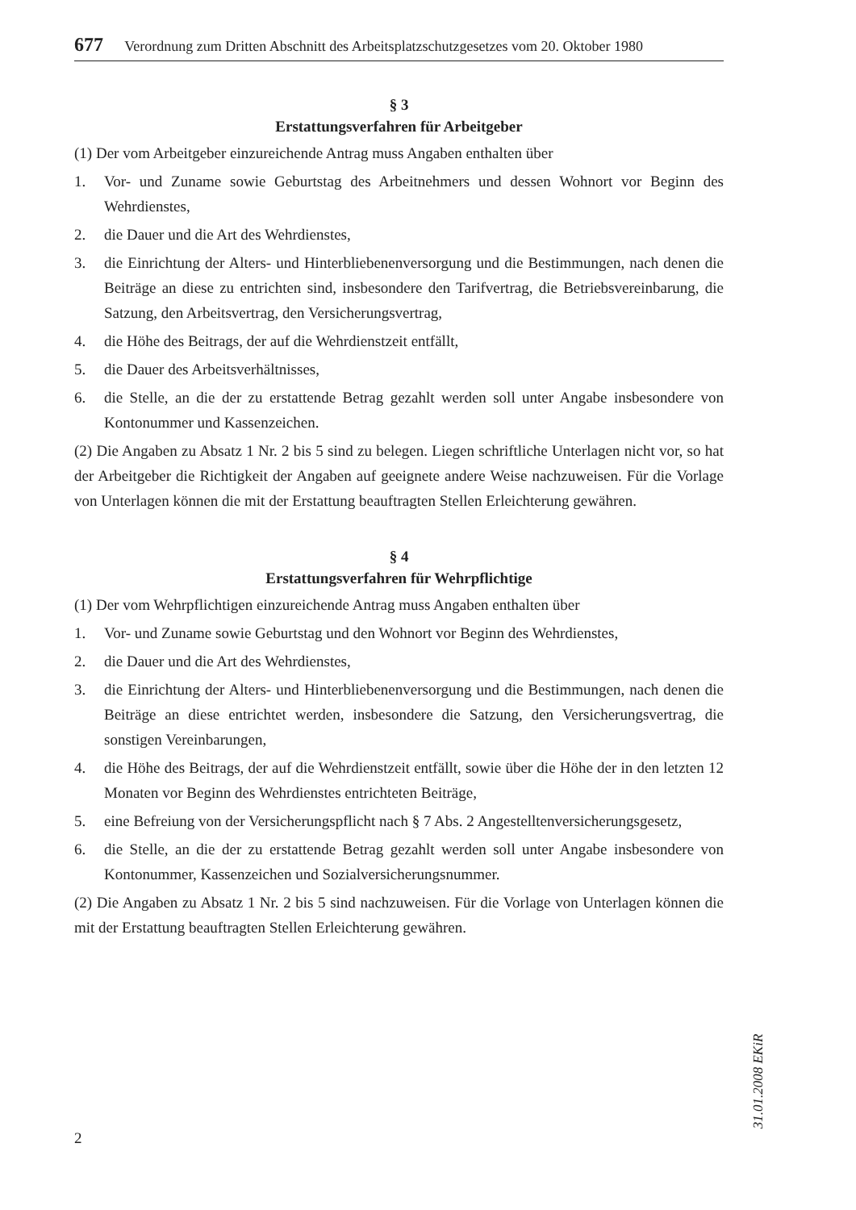677 Verordnung zum Dritten Abschnitt des Arbeitsplatzschutzgesetzes vom 20. Oktober 1980
§ 3
Erstattungsverfahren für Arbeitgeber
(1) Der vom Arbeitgeber einzureichende Antrag muss Angaben enthalten über
1. Vor- und Zuname sowie Geburtstag des Arbeitnehmers und dessen Wohnort vor Beginn des Wehrdienstes,
2. die Dauer und die Art des Wehrdienstes,
3. die Einrichtung der Alters- und Hinterbliebenenversorgung und die Bestimmungen, nach denen die Beiträge an diese zu entrichten sind, insbesondere den Tarifvertrag, die Betriebsvereinbarung, die Satzung, den Arbeitsvertrag, den Versicherungsvertrag,
4. die Höhe des Beitrags, der auf die Wehrdienstzeit entfällt,
5. die Dauer des Arbeitsverhältnisses,
6. die Stelle, an die der zu erstattende Betrag gezahlt werden soll unter Angabe insbesondere von Kontonummer und Kassenzeichen.
(2) Die Angaben zu Absatz 1 Nr. 2 bis 5 sind zu belegen. Liegen schriftliche Unterlagen nicht vor, so hat der Arbeitgeber die Richtigkeit der Angaben auf geeignete andere Weise nachzuweisen. Für die Vorlage von Unterlagen können die mit der Erstattung beauftragten Stellen Erleichterung gewähren.
§ 4
Erstattungsverfahren für Wehrpflichtige
(1) Der vom Wehrpflichtigen einzureichende Antrag muss Angaben enthalten über
1. Vor- und Zuname sowie Geburtstag und den Wohnort vor Beginn des Wehrdienstes,
2. die Dauer und die Art des Wehrdienstes,
3. die Einrichtung der Alters- und Hinterbliebenenversorgung und die Bestimmungen, nach denen die Beiträge an diese entrichtet werden, insbesondere die Satzung, den Versicherungsvertrag, die sonstigen Vereinbarungen,
4. die Höhe des Beitrags, der auf die Wehrdienstzeit entfällt, sowie über die Höhe der in den letzten 12 Monaten vor Beginn des Wehrdienstes entrichteten Beiträge,
5. eine Befreiung von der Versicherungspflicht nach § 7 Abs. 2 Angestelltenversicherungsgesetz,
6. die Stelle, an die der zu erstattende Betrag gezahlt werden soll unter Angabe insbesondere von Kontonummer, Kassenzeichen und Sozialversicherungsnummer.
(2) Die Angaben zu Absatz 1 Nr. 2 bis 5 sind nachzuweisen. Für die Vorlage von Unterlagen können die mit der Erstattung beauftragten Stellen Erleichterung gewähren.
31.01.2008 EKiR
2